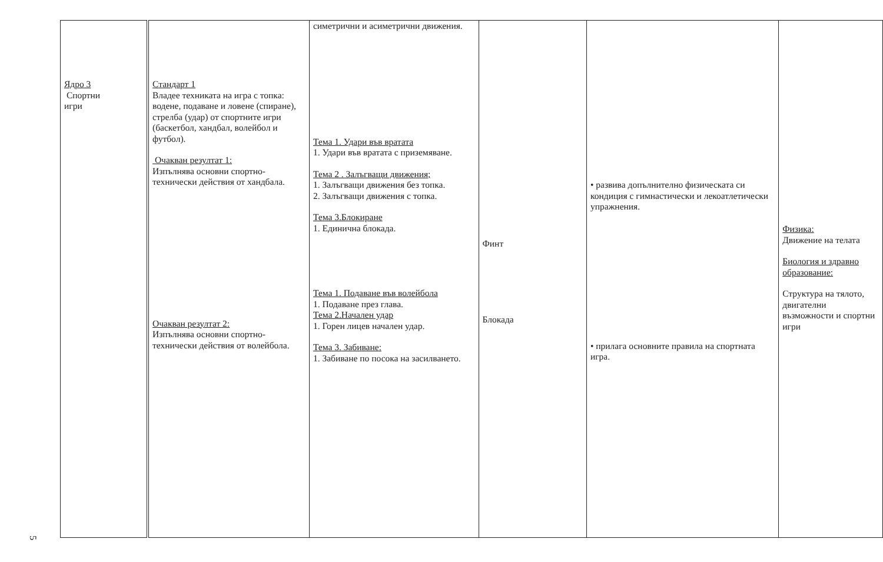| Ядро 3 Спортни игри | Стандарт 1 Владее техниката на игра с топка: водене, подаване и ловене (спиране), стрелба (удар) от спортните игри (баскетбол, хандбал, волейбол и футбол). Очакван резултат 1: Изпълнява основни спортно-технически действия от хандбала. Очакван резултат 2: Изпълнява основни спортно-технически действия от волейбола. | симетрични и асиметрични движения. Тема 1. Удари във вратата 1. Удари във вратата с приземяване. Тема 2 . Залъгващи движения; 1. Залъгващи движения без топка. 2. Залъгващи движения с топка. Тема 3.Блокиране 1. Единична блокада. Тема 1. Подаване във волейбола 1. Подаване през глава. Тема 2.Начален удар 1. Горен лицев начален удар. Тема 3. Забиване: 1. Забиване по посока на засилването. | Финт Блокада | • развива допълнително физическата си кондиция с гимнастически и лекоатлетически упражнения. • прилага основните правила на спортната игра. | Физика: Движение на телата Биология и здравно образование: Структура на тялото, двигателни възможности и спортни игри |
5